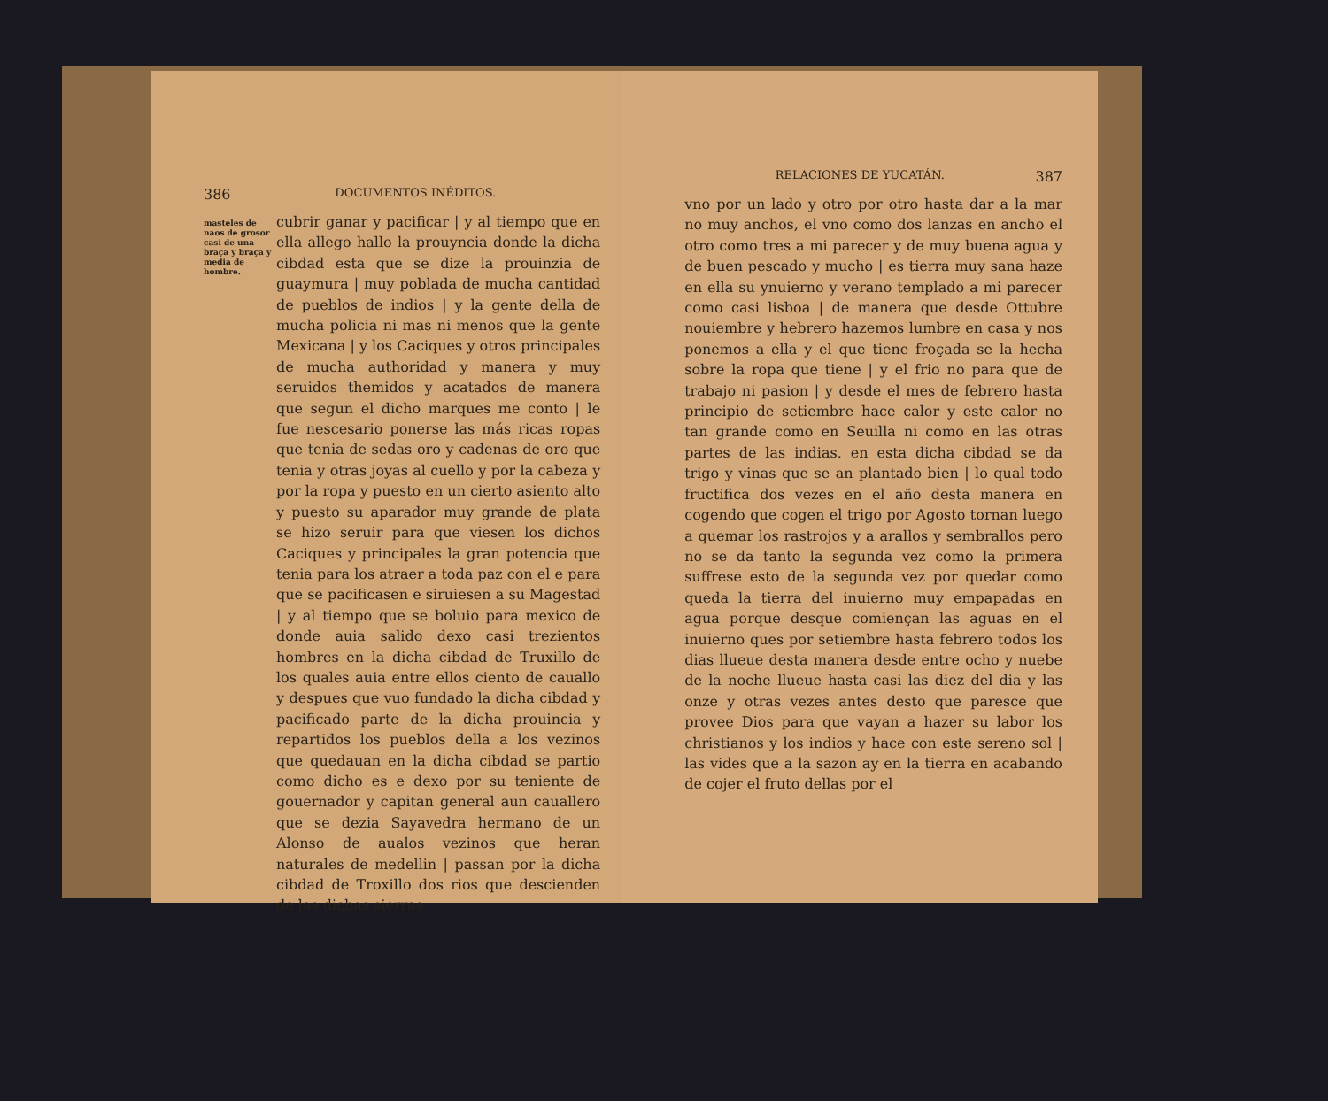386 DOCUMENTOS INÉDITOS.
masteles de naos de grosor casi de una braça y braça y media de hombre.
cubrir ganar y pacificar | y al tiempo que en ella allego hallo la prouyncia donde la dicha cibdad esta que se dize la prouinzia de guaymura | muy poblada de mucha cantidad de pueblos de indios | y la gente della de mucha policia ni mas ni menos que la gente Mexicana | y los Caciques y otros principales de mucha authoridad y manera y muy seruidos themidos y acatados de manera que segun el dicho marques me conto | le fue nescesario ponerse las más ricas ropas que tenia de sedas oro y cadenas de oro que tenia y otras joyas al cuello y por la cabeza y por la ropa y puesto en un cierto asiento alto y puesto su aparador muy grande de plata se hizo seruir para que viesen los dichos Caciques y principales la gran potencia que tenia para los atraer a toda paz con el e para que se pacificasen e siruiesen a su Magestad | y al tiempo que se boluio para mexico de donde auia salido dexo casi trezientos hombres en la dicha cibdad de Truxillo de los quales auia entre ellos ciento de cauallo y despues que vuo fundado la dicha cibdad y pacificado parte de la dicha prouincia y repartidos los pueblos della a los vezinos que quedauan en la dicha cibdad se partio como dicho es e dexo por su teniente de gouernador y capitan general aun cauallero que se dezia Sayavedra hermano de un Alonso de aualos vezinos que heran naturales de medellin | passan por la dicha cibdad de Troxillo dos rios que descienden de las dichas sierras
RELACIONES DE YUCATÁN. 387
vno por un lado y otro por otro hasta dar a la mar no muy anchos, el vno como dos lanzas en ancho el otro como tres a mi parecer y de muy buena agua y de buen pescado y mucho | es tierra muy sana haze en ella su ynuierno y verano templado a mi parecer como casi lisboa | de manera que desde Ottubre nouiembre y hebrero hazemos lumbre en casa y nos ponemos a ella y el que tiene froçada se la hecha sobre la ropa que tiene | y el frio no para que de trabajo ni pasion | y desde el mes de febrero hasta principio de setiembre hace calor y este calor no tan grande como en Seuilla ni como en las otras partes de las indias. en esta dicha cibdad se da trigo y vinas que se an plantado bien | lo qual todo fructifica dos vezes en el año desta manera en cogendo que cogen el trigo por Agosto tornan luego a quemar los rastrojos y a arallos y sembrallos pero no se da tanto la segunda vez como la primera suffrese esto de la segunda vez por quedar como queda la tierra del inuierno muy empapadas en agua porque desque comiençan las aguas en el inuierno ques por setiembre hasta febrero todos los dias llueue desta manera desde entre ocho y nuebe de la noche llueue hasta casi las diez del dia y las onze y otras vezes antes desto que paresce que provee Dios para que vayan a hazer su labor los christianos y los indios y hace con este sereno sol | las vides que a la sazon ay en la tierra en acabando de cojer el fruto dellas por el